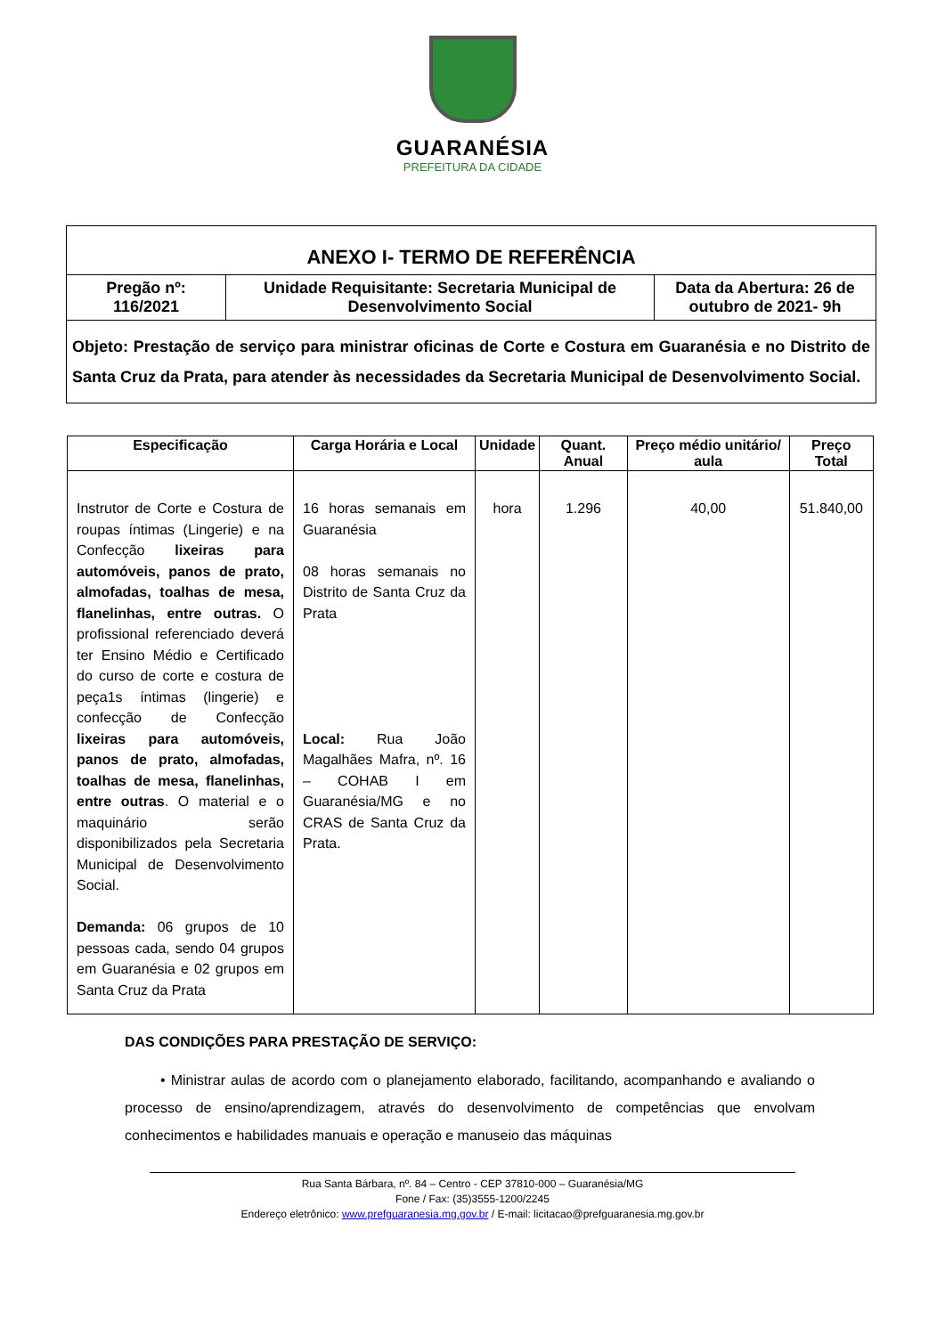GUARANÉSIA
PREFEITURA DA CIDADE
| ANEXO I- TERMO DE REFERÊNCIA | | |
| Pregão nº: 116/2021 | Unidade Requisitante: Secretaria Municipal de Desenvolvimento Social | Data da Abertura: 26 de outubro de 2021- 9h |
| Objeto: Prestação de serviço para ministrar oficinas de Corte e Costura em Guaranésia e no Distrito de Santa Cruz da Prata, para atender às necessidades da Secretaria Municipal de Desenvolvimento Social. | | |
| Especificação | Carga Horária e Local | Unidade | Quant. Anual | Preço médio unitário/ aula | Preço Total |
| --- | --- | --- | --- | --- | --- |
| Instrutor de Corte e Costura de roupas íntimas (Lingerie) e na Confecção lixeiras para automóveis, panos de prato, almofadas, toalhas de mesa, flanelinhas, entre outras. O profissional referenciado deverá ter Ensino Médio e Certificado do curso de corte e costura de peça1s íntimas (lingerie) e confecção de Confecção lixeiras para automóveis, panos de prato, almofadas, toalhas de mesa, flanelinhas, entre outras . O material e o maquinário serão disponibilizados pela Secretaria Municipal de Desenvolvimento Social. Demanda: 06 grupos de 10 pessoas cada, sendo 04 grupos em Guaranésia e 02 grupos em Santa Cruz da Prata | 16 horas semanais em Guaranésia 08 horas semanais no Distrito de Santa Cruz da Prata Local: Rua João Magalhães Mafra, nº. 16 – COHAB I em Guaranésia/MG e no CRAS de Santa Cruz da Prata. | hora | 1.296 | 40,00 | 51.840,00 |
DAS CONDIÇÕES PARA PRESTAÇÃO DE SERVIÇO:
• Ministrar aulas de acordo com o planejamento elaborado, facilitando, acompanhando e avaliando o processo de ensino/aprendizagem, através do desenvolvimento de competências que envolvam conhecimentos e habilidades manuais e operação e manuseio das máquinas
Rua Santa Bárbara, nº. 84 – Centro - CEP 37810-000 – Guaranésia/MG
Fone / Fax: (35)3555-1200/2245
Endereço eletrônico: www.prefguaranesia.mg.gov.br / E-mail: licitacao@prefguaranesia.mg.gov.br